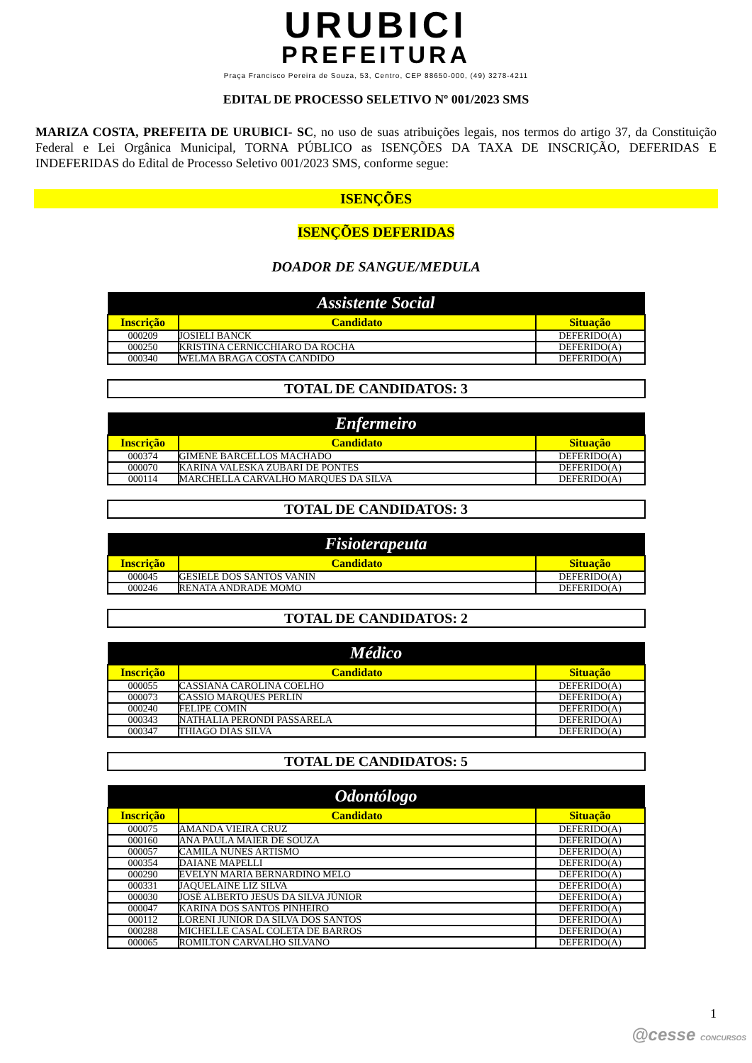URUBICI
PREFEITURA
Praça Francisco Pereira de Souza, 53, Centro, CEP 88650-000, (49) 3278-4211
EDITAL DE PROCESSO SELETIVO Nº 001/2023 SMS
MARIZA COSTA, PREFEITA DE URUBICI- SC, no uso de suas atribuições legais, nos termos do artigo 37, da Constituição Federal e Lei Orgânica Municipal, TORNA PÚBLICO as ISENÇÕES DA TAXA DE INSCRIÇÃO, DEFERIDAS E INDEFERIDAS do Edital de Processo Seletivo 001/2023 SMS, conforme segue:
ISENÇÕES
ISENÇÕES DEFERIDAS
DOADOR DE SANGUE/MEDULA
| Assistente Social | | |
| --- | --- | --- |
| Inscrição | Candidato | Situação |
| 000209 | JOSIELI BANCK | DEFERIDO(A) |
| 000250 | KRISTINA CERNICCHIARO DA ROCHA | DEFERIDO(A) |
| 000340 | WELMA BRAGA COSTA CANDIDO | DEFERIDO(A) |
TOTAL DE CANDIDATOS: 3
| Enfermeiro | | |
| --- | --- | --- |
| Inscrição | Candidato | Situação |
| 000374 | GIMENE BARCELLOS MACHADO | DEFERIDO(A) |
| 000070 | KARINA VALESKA ZUBARI DE PONTES | DEFERIDO(A) |
| 000114 | MARCHELLA CARVALHO MARQUES DA SILVA | DEFERIDO(A) |
TOTAL DE CANDIDATOS: 3
| Fisioterapeuta | | |
| --- | --- | --- |
| Inscrição | Candidato | Situação |
| 000045 | GESIELE DOS SANTOS VANIN | DEFERIDO(A) |
| 000246 | RENATA ANDRADE MOMO | DEFERIDO(A) |
TOTAL DE CANDIDATOS: 2
| Médico | | |
| --- | --- | --- |
| Inscrição | Candidato | Situação |
| 000055 | CASSIANA CAROLINA COELHO | DEFERIDO(A) |
| 000073 | CASSIO MARQUES PERLIN | DEFERIDO(A) |
| 000240 | FELIPE COMIN | DEFERIDO(A) |
| 000343 | NATHALIA PERONDI PASSARELA | DEFERIDO(A) |
| 000347 | THIAGO DIAS SILVA | DEFERIDO(A) |
TOTAL DE CANDIDATOS: 5
| Odontólogo | | |
| --- | --- | --- |
| Inscrição | Candidato | Situação |
| 000075 | AMANDA VIEIRA CRUZ | DEFERIDO(A) |
| 000160 | ANA PAULA MAIER DE SOUZA | DEFERIDO(A) |
| 000057 | CAMILA NUNES ARTISMO | DEFERIDO(A) |
| 000354 | DAIANE MAPELLI | DEFERIDO(A) |
| 000290 | EVELYN MARIA BERNARDINO MELO | DEFERIDO(A) |
| 000331 | JAQUELAINE LIZ SILVA | DEFERIDO(A) |
| 000030 | JOSÉ ALBERTO JESUS DA SILVA JÚNIOR | DEFERIDO(A) |
| 000047 | KARINA DOS SANTOS PINHEIRO | DEFERIDO(A) |
| 000112 | LORENI JUNIOR DA SILVA DOS SANTOS | DEFERIDO(A) |
| 000288 | MICHELLE CASAL COLETA DE BARROS | DEFERIDO(A) |
| 000065 | ROMILTON CARVALHO SILVANO | DEFERIDO(A) |
1
@cesse CONCURSOS